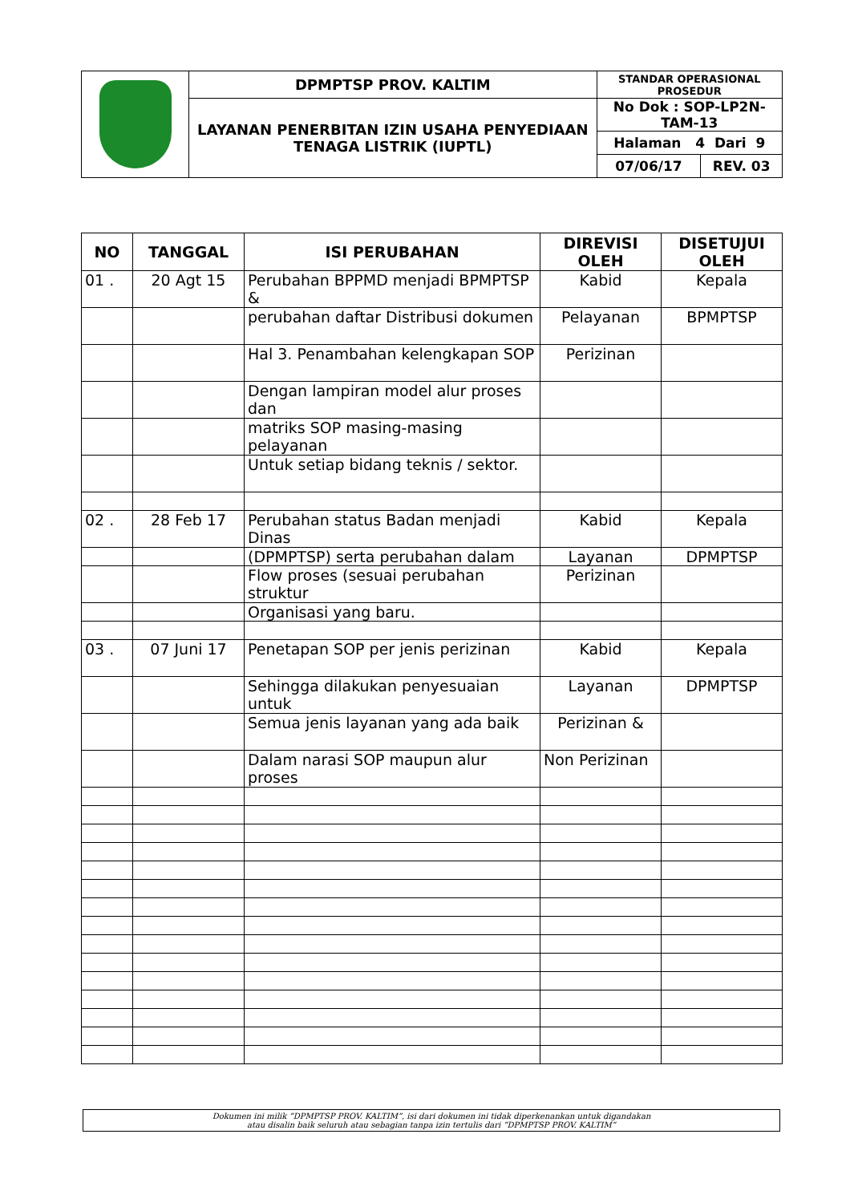| | DPMPTSP PROV. KALTIM | STANDAR OPERASIONAL PROSEDUR | |
| | LAYANAN PENERBITAN IZIN USAHA PENYEDIAAN TENAGA LISTRIK (IUPTL) | No Dok : SOP-LP2N-TAM-13 | |
| | | Halaman 4 Dari 9 | |
| | | 07/06/17 | REV. 03 |
| NO | TANGGAL | ISI PERUBAHAN | DIREVISI OLEH | DISETUJUI OLEH |
| --- | --- | --- | --- | --- |
| 01 . | 20 Agt 15 | Perubahan BPPMD menjadi BPMPTSP & | Kabid | Kepala |
| | | perubahan daftar Distribusi dokumen | Pelayanan | BPMPTSP |
| | | Hal 3. Penambahan kelengkapan SOP | Perizinan | |
| | | Dengan lampiran model alur proses dan | | |
| | | matriks SOP masing-masing pelayanan | | |
| | | Untuk setiap bidang teknis / sektor. | | |
| 02 . | 28 Feb 17 | Perubahan status Badan menjadi Dinas | Kabid | Kepala |
| | | (DPMPTSP) serta perubahan dalam | Layanan | DPMPTSP |
| | | Flow proses (sesuai perubahan struktur | Perizinan | |
| | | Organisasi yang baru. | | |
| 03 . | 07 Juni 17 | Penetapan SOP per jenis perizinan | Kabid | Kepala |
| | | Sehingga dilakukan penyesuaian untuk | Layanan | DPMPTSP |
| | | Semua jenis layanan yang ada baik | Perizinan & | |
| | | Dalam narasi SOP maupun alur proses | Non Perizinan | |
Dokumen ini milik “DPMPTSP PROV. KALTIM”, isi dari dokumen ini tidak diperkenankan untuk digandakan
atau disalin baik seluruh atau sebagian tanpa izin tertulis dari “DPMPTSP PROV. KALTIM”